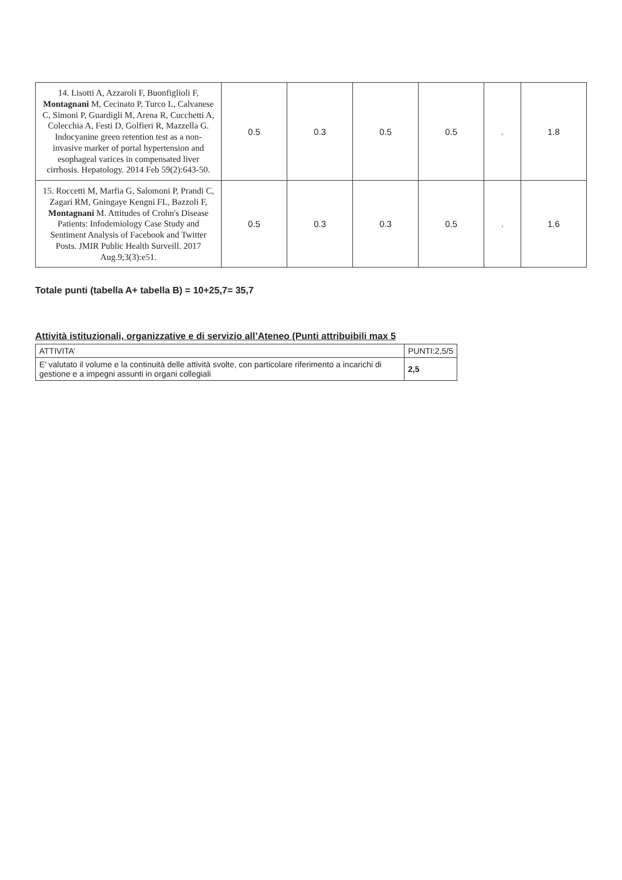| 14. Lisotti A, Azzaroli F, Buonfiglioli F, Montagnani M, Cecinato P, Turco L, Calvanese C, Simoni P, Guardigli M, Arena R, Cucchetti A, Colecchia A, Festi D, Golfieri R, Mazzella G. Indocyanine green retention test as a non-invasive marker of portal hypertension and esophageal varices in compensated liver cirrhosis. Hepatology. 2014 Feb 59(2):643-50. | 0.5 | 0.3 | 0.5 | 0.5 | . | 1.8 |
| 15. Roccetti M, Marfia G, Salomoni P, Prandi C, Zagari RM, Gningaye Kengni FL, Bazzoli F, Montagnani M. Attitudes of Crohn's Disease Patients: Infodemiology Case Study and Sentiment Analysis of Facebook and Twitter Posts. JMIR Public Health Surveill. 2017 Aug.9;3(3):e51. | 0.5 | 0.3 | 0.3 | 0.5 | . | 1.6 |
Totale punti (tabella A+ tabella B) = 10+25,7= 35,7
Attività istituzionali, organizzative e di servizio all’Ateneo (Punti attribuibili max 5
| ATTIVITA’ | PUNTI:2,5/5 |
| --- | --- |
| E’ valutato il volume e la continuità delle attività svolte, con particolare riferimento a incarichi di gestione e a impegni assunti in organi collegiali | 2,5 |